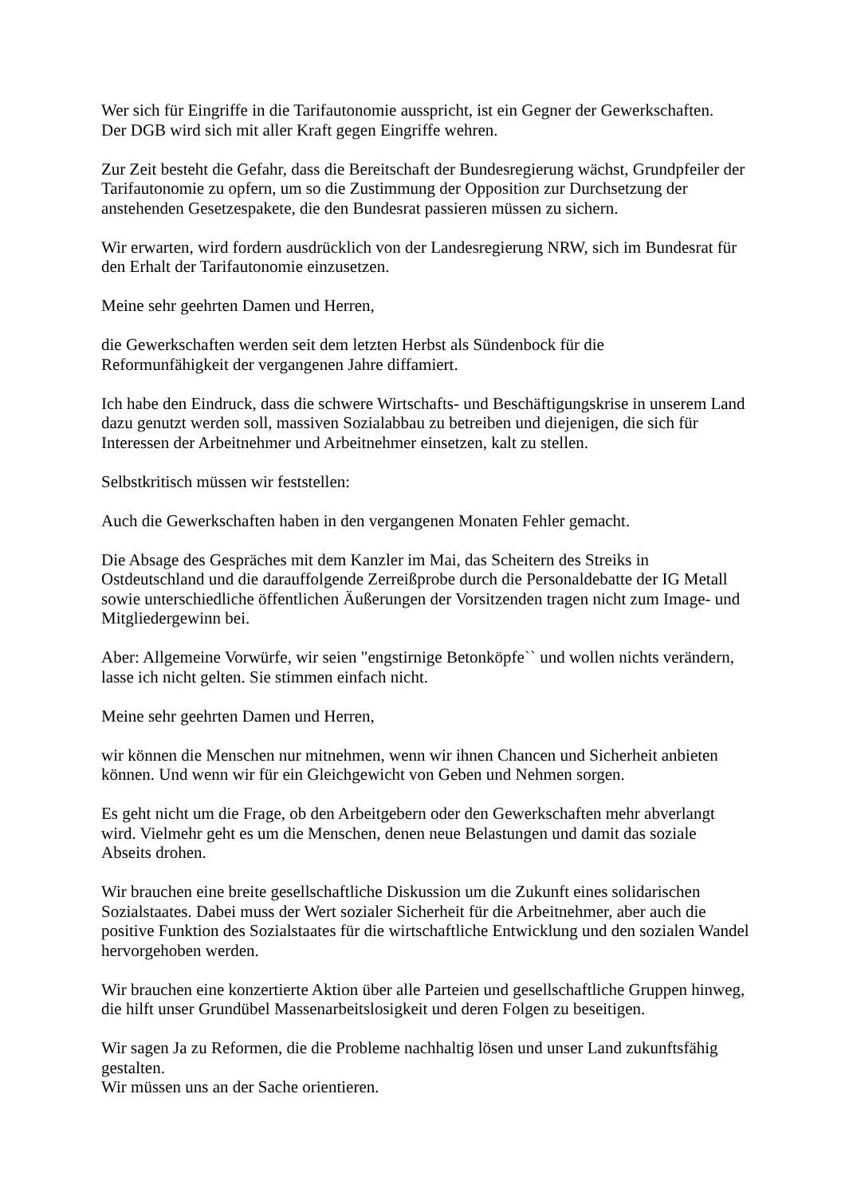Wer sich für Eingriffe in die Tarifautonomie ausspricht, ist ein Gegner der Gewerkschaften.
Der DGB wird sich mit aller Kraft gegen Eingriffe wehren.
Zur Zeit besteht die Gefahr, dass die Bereitschaft der Bundesregierung wächst, Grundpfeiler der Tarifautonomie zu opfern, um so die Zustimmung der Opposition zur Durchsetzung der anstehenden Gesetzespakete, die den Bundesrat passieren müssen zu sichern.
Wir erwarten, wird fordern ausdrücklich von der Landesregierung NRW, sich im Bundesrat für den Erhalt der Tarifautonomie einzusetzen.
Meine sehr geehrten Damen und Herren,
die Gewerkschaften werden seit dem letzten Herbst als Sündenbock für die
Reformunfähigkeit der vergangenen Jahre diffamiert.
Ich habe den Eindruck, dass die schwere Wirtschafts- und Beschäftigungskrise in unserem Land dazu genutzt werden soll, massiven Sozialabbau zu betreiben und diejenigen, die sich für Interessen der Arbeitnehmer und Arbeitnehmer einsetzen, kalt zu stellen.
Selbstkritisch müssen wir feststellen:
Auch die Gewerkschaften haben in den vergangenen Monaten Fehler gemacht.
Die Absage des Gespräches mit dem Kanzler im Mai, das Scheitern des Streiks in Ostdeutschland und die darauffolgende Zerreißprobe durch die Personaldebatte der IG Metall sowie unterschiedliche öffentlichen Äußerungen der Vorsitzenden tragen nicht zum Image- und Mitgliedergewinn bei.
Aber: Allgemeine Vorwürfe, wir seien "engstirnige Betonköpfe`` und wollen nichts verändern, lasse ich nicht gelten. Sie stimmen einfach nicht.
Meine sehr geehrten Damen und Herren,
wir können die Menschen nur mitnehmen, wenn wir ihnen Chancen und Sicherheit anbieten können. Und wenn wir für ein Gleichgewicht von Geben und Nehmen sorgen.
Es geht nicht um die Frage, ob den Arbeitgebern oder den Gewerkschaften mehr abverlangt wird. Vielmehr geht es um die Menschen, denen neue Belastungen und damit das soziale Abseits drohen.
Wir brauchen eine breite gesellschaftliche Diskussion um die Zukunft eines solidarischen Sozialstaates. Dabei muss der Wert sozialer Sicherheit für die Arbeitnehmer, aber auch die positive Funktion des Sozialstaates für die wirtschaftliche Entwicklung und den sozialen Wandel hervorgehoben werden.
Wir brauchen eine konzertierte Aktion über alle Parteien und gesellschaftliche Gruppen hinweg, die hilft unser Grundübel Massenarbeitslosigkeit und deren Folgen zu beseitigen.
Wir sagen Ja zu Reformen, die die Probleme nachhaltig lösen und unser Land zukunftsfähig gestalten.
Wir müssen uns an der Sache orientieren.